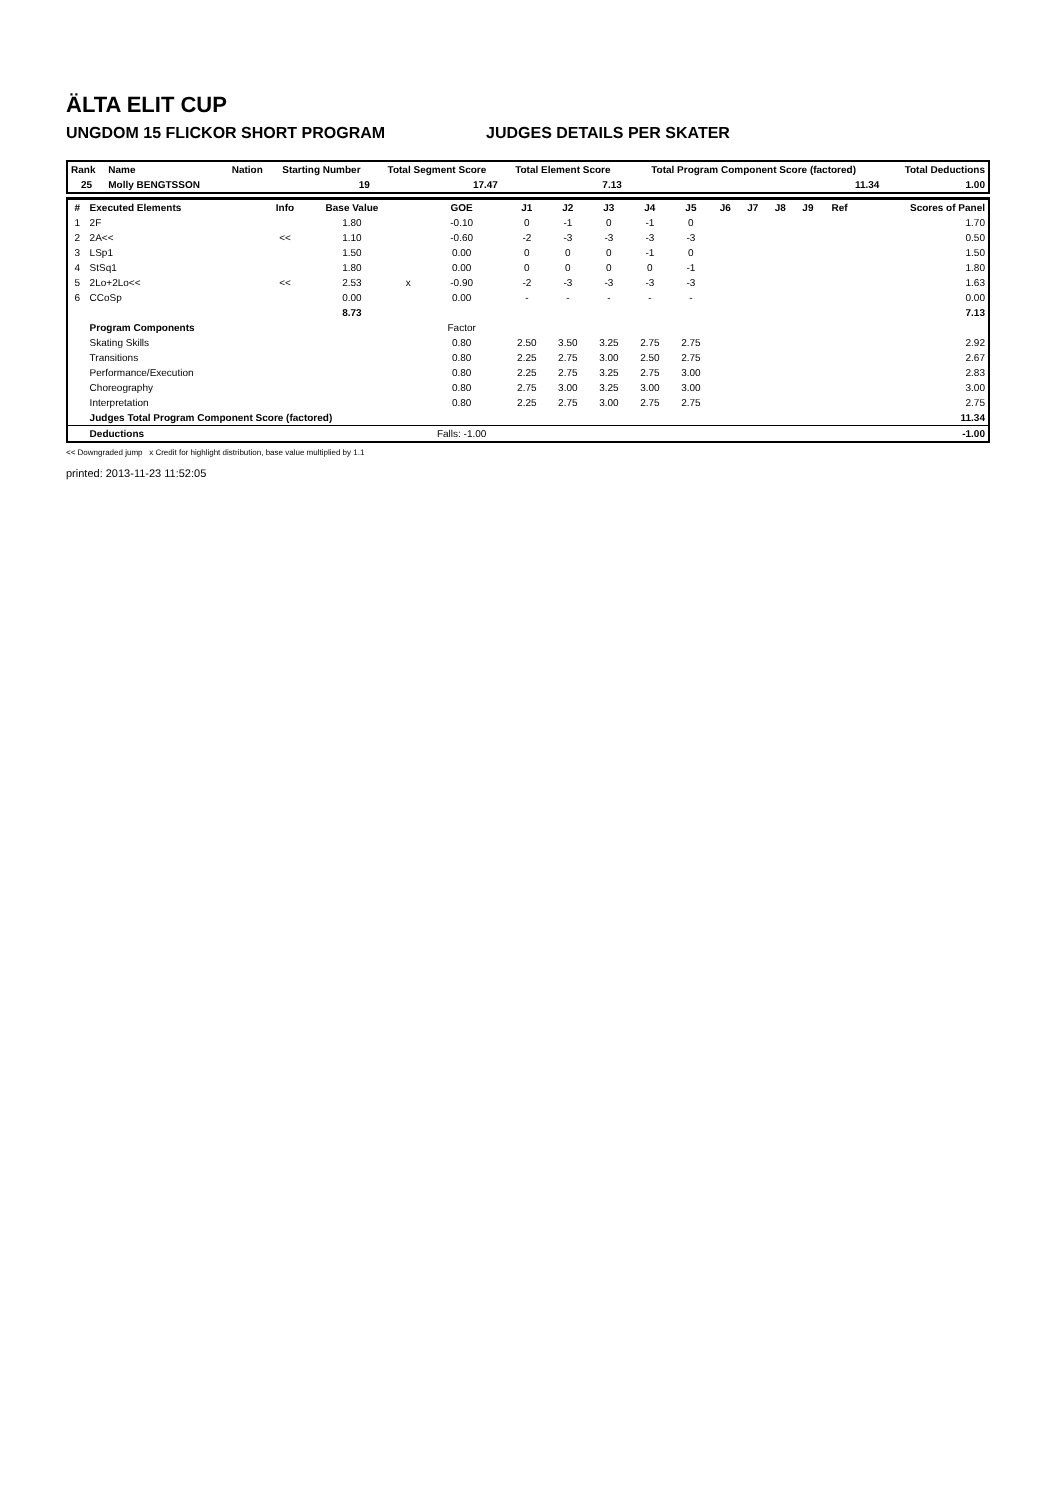ÄLTA ELIT CUP
UNGDOM 15 FLICKOR SHORT PROGRAM JUDGES DETAILS PER SKATER
| Rank | Name | Nation | Starting Number | Total Segment Score | Total Element Score | Total Program Component Score (factored) | Total Deductions |
| --- | --- | --- | --- | --- | --- | --- | --- |
| 25 | Molly BENGTSSON | | 19 | 17.47 | 7.13 | 11.34 | 1.00 |
| # | Executed Elements | Info | Base Value | | GOE | J1 | J2 | J3 | J4 | J5 | J6 | J7 | J8 | J9 | Ref | Scores of Panel |
| --- | --- | --- | --- | --- | --- | --- | --- | --- | --- | --- | --- | --- | --- | --- | --- | --- |
| 1 | 2F | | 1.80 | | -0.10 | 0 | -1 | 0 | -1 | 0 | | | | | | 1.70 |
| 2 | 2A<< | << | 1.10 | | -0.60 | -2 | -3 | -3 | -3 | -3 | | | | | | 0.50 |
| 3 | LSp1 | | 1.50 | | 0.00 | 0 | 0 | 0 | -1 | 0 | | | | | | 1.50 |
| 4 | StSq1 | | 1.80 | | 0.00 | 0 | 0 | 0 | 0 | -1 | | | | | | 1.80 |
| 5 | 2Lo+2Lo<< | << | 2.53 | x | -0.90 | -2 | -3 | -3 | -3 | -3 | | | | | | 1.63 |
| 6 | CCoSp | | 0.00 | | 0.00 | - | - | - | - | - | | | | | | 0.00 |
| | | | 8.73 | | | | | | | | | | | | | 7.13 |
| | Program Components | | | | Factor | | | | | | | | | | | |
| | Skating Skills | | | | 0.80 | 2.50 | 3.50 | 3.25 | 2.75 | 2.75 | | | | | | 2.92 |
| | Transitions | | | | 0.80 | 2.25 | 2.75 | 3.00 | 2.50 | 2.75 | | | | | | 2.67 |
| | Performance/Execution | | | | 0.80 | 2.25 | 2.75 | 3.25 | 2.75 | 3.00 | | | | | | 2.83 |
| | Choreography | | | | 0.80 | 2.75 | 3.00 | 3.25 | 3.00 | 3.00 | | | | | | 3.00 |
| | Interpretation | | | | 0.80 | 2.25 | 2.75 | 3.00 | 2.75 | 2.75 | | | | | | 2.75 |
| | Judges Total Program Component Score (factored) | | | | | | | | | | | | | | | 11.34 |
| | Deductions | | | | Falls: -1.00 | | | | | | | | | | | -1.00 |
<< Downgraded jump x Credit for highlight distribution, base value multiplied by 1.1
printed: 2013-11-23 11:52:05